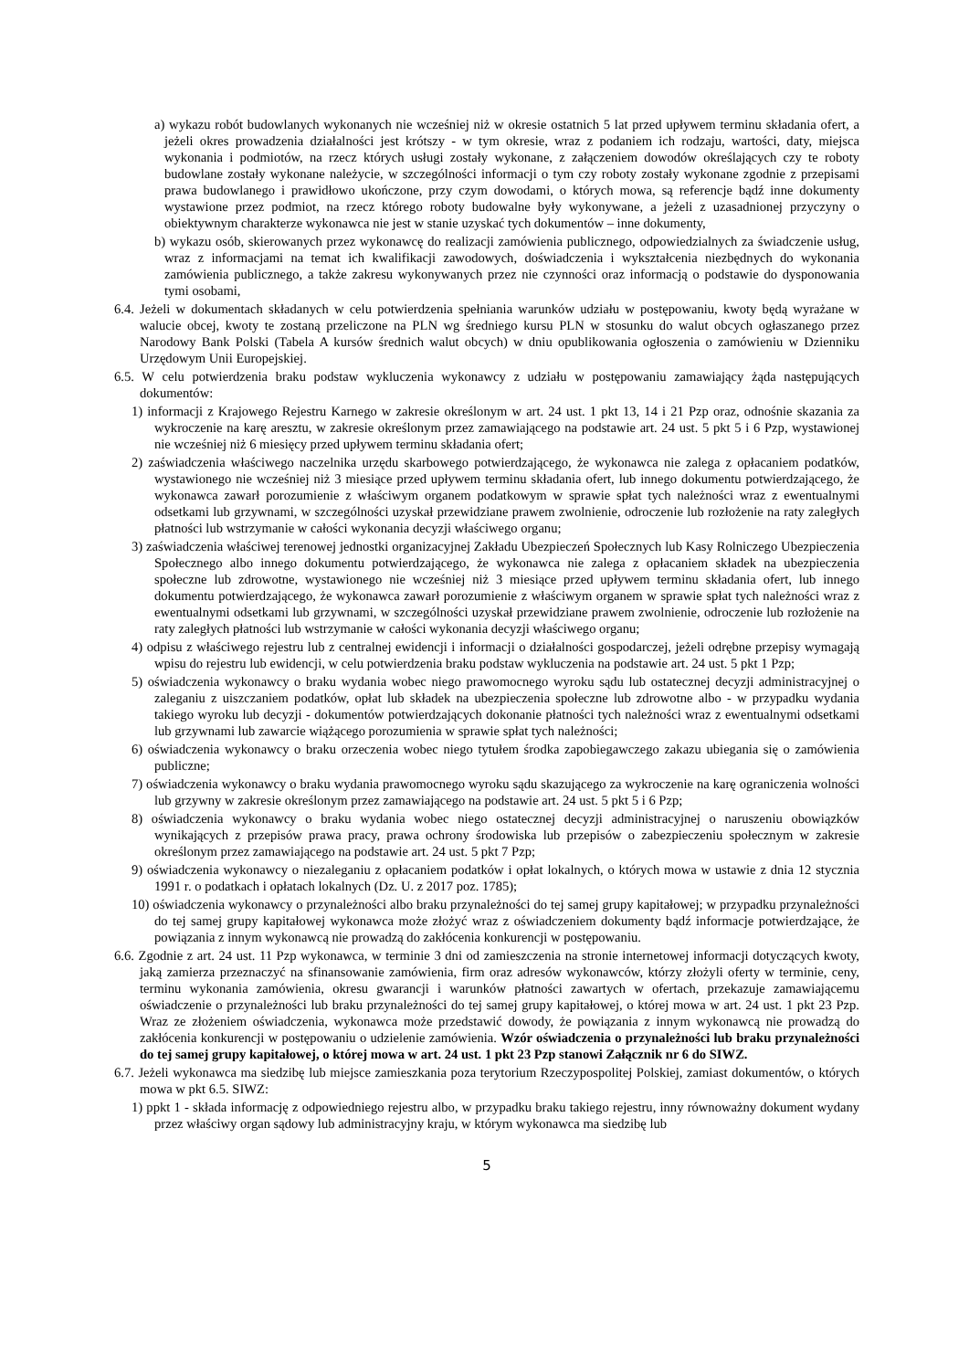a) wykazu robót budowlanych wykonanych nie wcześniej niż w okresie ostatnich 5 lat przed upływem terminu składania ofert, a jeżeli okres prowadzenia działalności jest krótszy - w tym okresie, wraz z podaniem ich rodzaju, wartości, daty, miejsca wykonania i podmiotów, na rzecz których usługi zostały wykonane, z załączeniem dowodów określających czy te roboty budowlane zostały wykonane należycie, w szczególności informacji o tym czy roboty zostały wykonane zgodnie z przepisami prawa budowlanego i prawidłowo ukończone, przy czym dowodami, o których mowa, są referencje bądź inne dokumenty wystawione przez podmiot, na rzecz którego roboty budowalne były wykonywane, a jeżeli z uzasadnionej przyczyny o obiektywnym charakterze wykonawca nie jest w stanie uzyskać tych dokumentów – inne dokumenty,
b) wykazu osób, skierowanych przez wykonawcę do realizacji zamówienia publicznego, odpowiedzialnych za świadczenie usług, wraz z informacjami na temat ich kwalifikacji zawodowych, doświadczenia i wykształcenia niezbędnych do wykonania zamówienia publicznego, a także zakresu wykonywanych przez nie czynności oraz informacją o podstawie do dysponowania tymi osobami,
6.4. Jeżeli w dokumentach składanych w celu potwierdzenia spełniania warunków udziału w postępowaniu, kwoty będą wyrażane w walucie obcej, kwoty te zostaną przeliczone na PLN wg średniego kursu PLN w stosunku do walut obcych ogłaszanego przez Narodowy Bank Polski (Tabela A kursów średnich walut obcych) w dniu opublikowania ogłoszenia o zamówieniu w Dzienniku Urzędowym Unii Europejskiej.
6.5. W celu potwierdzenia braku podstaw wykluczenia wykonawcy z udziału w postępowaniu zamawiający żąda następujących dokumentów:
1) informacji z Krajowego Rejestru Karnego w zakresie określonym w art. 24 ust. 1 pkt 13, 14 i 21 Pzp oraz, odnośnie skazania za wykroczenie na karę aresztu, w zakresie określonym przez zamawiającego na podstawie art. 24 ust. 5 pkt 5 i 6 Pzp, wystawionej nie wcześniej niż 6 miesięcy przed upływem terminu składania ofert;
2) zaświadczenia właściwego naczelnika urzędu skarbowego potwierdzającego, że wykonawca nie zalega z opłacaniem podatków, wystawionego nie wcześniej niż 3 miesiące przed upływem terminu składania ofert, lub innego dokumentu potwierdzającego, że wykonawca zawarł porozumienie z właściwym organem podatkowym w sprawie spłat tych należności wraz z ewentualnymi odsetkami lub grzywnami, w szczególności uzyskał przewidziane prawem zwolnienie, odroczenie lub rozłożenie na raty zaległych płatności lub wstrzymanie w całości wykonania decyzji właściwego organu;
3) zaświadczenia właściwej terenowej jednostki organizacyjnej Zakładu Ubezpieczeń Społecznych lub Kasy Rolniczego Ubezpieczenia Społecznego albo innego dokumentu potwierdzającego, że wykonawca nie zalega z opłacaniem składek na ubezpieczenia społeczne lub zdrowotne, wystawionego nie wcześniej niż 3 miesiące przed upływem terminu składania ofert, lub innego dokumentu potwierdzającego, że wykonawca zawarł porozumienie z właściwym organem w sprawie spłat tych należności wraz z ewentualnymi odsetkami lub grzywnami, w szczególności uzyskał przewidziane prawem zwolnienie, odroczenie lub rozłożenie na raty zaległych płatności lub wstrzymanie w całości wykonania decyzji właściwego organu;
4) odpisu z właściwego rejestru lub z centralnej ewidencji i informacji o działalności gospodarczej, jeżeli odrębne przepisy wymagają wpisu do rejestru lub ewidencji, w celu potwierdzenia braku podstaw wykluczenia na podstawie art. 24 ust. 5 pkt 1 Pzp;
5) oświadczenia wykonawcy o braku wydania wobec niego prawomocnego wyroku sądu lub ostatecznej decyzji administracyjnej o zaleganiu z uiszczaniem podatków, opłat lub składek na ubezpieczenia społeczne lub zdrowotne albo - w przypadku wydania takiego wyroku lub decyzji - dokumentów potwierdzających dokonanie płatności tych należności wraz z ewentualnymi odsetkami lub grzywnami lub zawarcie wiążącego porozumienia w sprawie spłat tych należności;
6) oświadczenia wykonawcy o braku orzeczenia wobec niego tytułem środka zapobiegawczego zakazu ubiegania się o zamówienia publiczne;
7) oświadczenia wykonawcy o braku wydania prawomocnego wyroku sądu skazującego za wykroczenie na karę ograniczenia wolności lub grzywny w zakresie określonym przez zamawiającego na podstawie art. 24 ust. 5 pkt 5 i 6 Pzp;
8) oświadczenia wykonawcy o braku wydania wobec niego ostatecznej decyzji administracyjnej o naruszeniu obowiązków wynikających z przepisów prawa pracy, prawa ochrony środowiska lub przepisów o zabezpieczeniu społecznym w zakresie określonym przez zamawiającego na podstawie art. 24 ust. 5 pkt 7 Pzp;
9) oświadczenia wykonawcy o niezaleganiu z opłacaniem podatków i opłat lokalnych, o których mowa w ustawie z dnia 12 stycznia 1991 r. o podatkach i opłatach lokalnych (Dz. U. z 2017 poz. 1785);
10) oświadczenia wykonawcy o przynależności albo braku przynależności do tej samej grupy kapitałowej; w przypadku przynależności do tej samej grupy kapitałowej wykonawca może złożyć wraz z oświadczeniem dokumenty bądź informacje potwierdzające, że powiązania z innym wykonawcą nie prowadzą do zakłócenia konkurencji w postępowaniu.
6.6. Zgodnie z art. 24 ust. 11 Pzp wykonawca, w terminie 3 dni od zamieszczenia na stronie internetowej informacji dotyczących kwoty, jaką zamierza przeznaczyć na sfinansowanie zamówienia, firm oraz adresów wykonawców, którzy złożyli oferty w terminie, ceny, terminu wykonania zamówienia, okresu gwarancji i warunków płatności zawartych w ofertach, przekazuje zamawiającemu oświadczenie o przynależności lub braku przynależności do tej samej grupy kapitałowej, o której mowa w art. 24 ust. 1 pkt 23 Pzp. Wraz ze złożeniem oświadczenia, wykonawca może przedstawić dowody, że powiązania z innym wykonawcą nie prowadzą do zakłócenia konkurencji w postępowaniu o udzielenie zamówienia. Wzór oświadczenia o przynależności lub braku przynależności do tej samej grupy kapitałowej, o której mowa w art. 24 ust. 1 pkt 23 Pzp stanowi Załącznik nr 6 do SIWZ.
6.7. Jeżeli wykonawca ma siedzibę lub miejsce zamieszkania poza terytorium Rzeczypospolitej Polskiej, zamiast dokumentów, o których mowa w pkt 6.5. SIWZ:
1) ppkt 1 - składa informację z odpowiedniego rejestru albo, w przypadku braku takiego rejestru, inny równoważny dokument wydany przez właściwy organ sądowy lub administracyjny kraju, w którym wykonawca ma siedzibę lub
5